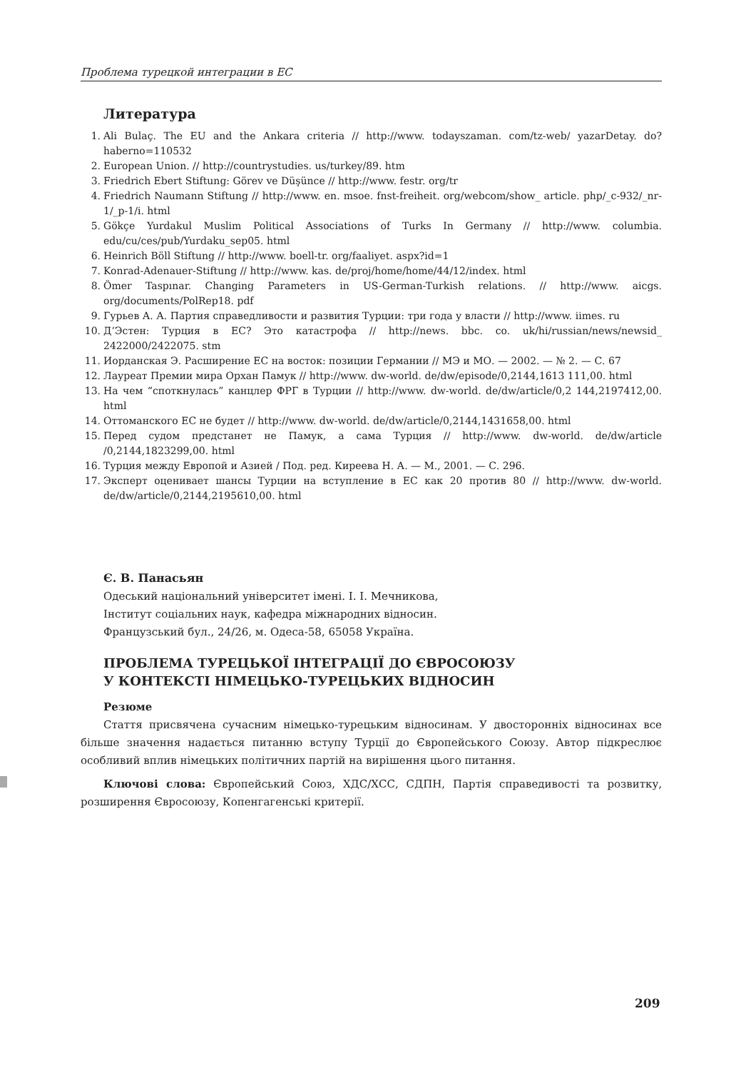Проблема турецкой интеграции в ЕС
Литература
1. Ali Bulaç. The EU and the Ankara criteria // http://www. todayszaman. com/tz-web/ yazarDetay. do?haberno=110532
2. European Union. // http://countrystudies. us/turkey/89. htm
3. Friedrich Ebert Stiftung: Görev ve Düşünce // http://www. festr. org/tr
4. Friedrich Naumann Stiftung // http://www. en. msoe. fnst-freiheit. org/webcom/show_ article. php/_c-932/_nr-1/_p-1/i. html
5. Gökçe Yurdakul Muslim Political Associations of Turks In Germany // http://www. columbia. edu/cu/ces/pub/Yurdaku_sep05. html
6. Heinrich Böll Stiftung // http://www. boell-tr. org/faaliyet. aspx?id=1
7. Konrad-Adenauer-Stiftung // http://www. kas. de/proj/home/home/44/12/index. html
8. Ömer Taspınar. Changing Parameters in US-German-Turkish relations. // http://www. aicgs. org/documents/PolRep18. pdf
9. Гурьев А. А. Партия справедливости и развития Турции: три года у власти // http://www. iimes. ru
10. Д’Эстен: Турция в ЕС? Это катастрофа // http://news. bbc. co. uk/hi/russian/news/newsid_ 2422000/2422075. stm
11. Иорданская Э. Расширение ЕС на восток: позиции Германии // МЭ и МО. — 2002. — № 2. — С. 67
12. Лауреат Премии мира Орхан Памук // http://www. dw-world. de/dw/episode/0,2144,1613 111,00. html
13. На чем “споткнулась” канцлер ФРГ в Турции // http://www. dw-world. de/dw/article/0,2 144,2197412,00. html
14. Оттоманского ЕС не будет // http://www. dw-world. de/dw/article/0,2144,1431658,00. html
15. Перед судом предстанет не Памук, а сама Турция // http://www. dw-world. de/dw/article /0,2144,1823299,00. html
16. Турция между Европой и Азией / Под. ред. Киреева Н. А. — М., 2001. — С. 296.
17. Эксперт оценивает шансы Турции на вступление в ЕС как 20 против 80 // http://www. dw-world. de/dw/article/0,2144,2195610,00. html
Є. В. Панасьян
Одеський національний університет імені. І. І. Мечникова,
Інститут соціальних наук, кафедра міжнародних відносин.
Французський бул., 24/26, м. Одеса-58, 65058 Україна.
ПРОБЛЕМА ТУРЕЦЬКОЇ ІНТЕГРАЦІЇ ДО ЄВРОСОЮЗУ
У КОНТЕКСТІ НІМЕЦЬКО-ТУРЕЦЬКИХ ВІДНОСИН
Резюме
Стаття присвячена сучасним німецько-турецьким відносинам. У двосторонніх відносинах все більше значення надається питанню вступу Турції до Європейського Союзу. Автор підкреслює особливий вплив німецьких політичних партій на вирішення цього питання.
Ключові слова: Європейський Союз, ХДС/ХСС, СДПН, Партія справедивості та розвитку, розширення Євросоюзу, Копенгагенські критерії.
209